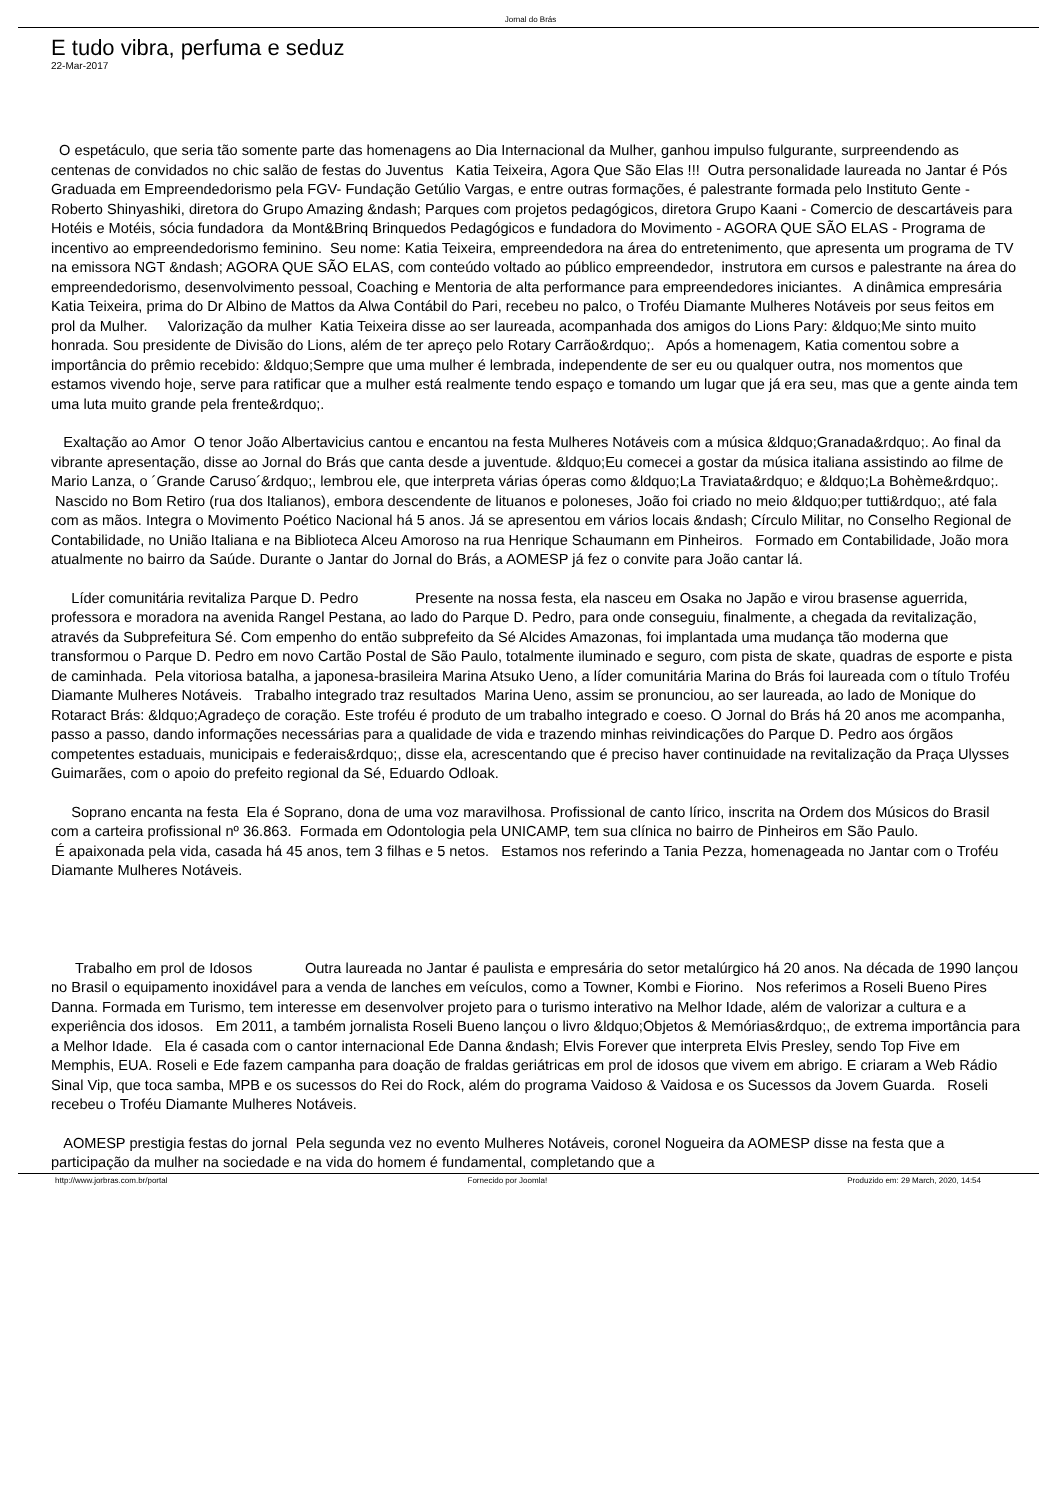Jornal do Brás
E tudo vibra, perfuma e seduz
22-Mar-2017
O espetáculo, que seria tão somente parte das homenagens ao Dia Internacional da Mulher, ganhou impulso fulgurante, surpreendendo as centenas de convidados no chic salão de festas do Juventus Katia Teixeira, Agora Que São Elas !!! Outra personalidade laureada no Jantar é Pós Graduada em Empreendedorismo pela FGV- Fundação Getúlio Vargas, e entre outras formações, é palestrante formada pelo Instituto Gente - Roberto Shinyashiki, diretora do Grupo Amazing &ndash; Parques com projetos pedagógicos, diretora Grupo Kaani - Comercio de descartáveis para Hotéis e Motéis, sócia fundadora da Mont&Brinq Brinquedos Pedagógicos e fundadora do Movimento - AGORA QUE SÃO ELAS - Programa de incentivo ao empreendedorismo feminino. Seu nome: Katia Teixeira, empreendedora na área do entretenimento, que apresenta um programa de TV na emissora NGT &ndash; AGORA QUE SÃO ELAS, com conteúdo voltado ao público empreendedor, instrutora em cursos e palestrante na área do empreendedorismo, desenvolvimento pessoal, Coaching e Mentoria de alta performance para empreendedores iniciantes. A dinâmica empresária Katia Teixeira, prima do Dr Albino de Mattos da Alwa Contábil do Pari, recebeu no palco, o Troféu Diamante Mulheres Notáveis por seus feitos em prol da Mulher. Valorização da mulher Katia Teixeira disse ao ser laureada, acompanhada dos amigos do Lions Pary: &ldquo;Me sinto muito honrada. Sou presidente de Divisão do Lions, além de ter apreço pelo Rotary Carrão&rdquo;. Após a homenagem, Katia comentou sobre a importância do prêmio recebido: &ldquo;Sempre que uma mulher é lembrada, independente de ser eu ou qualquer outra, nos momentos que estamos vivendo hoje, serve para ratificar que a mulher está realmente tendo espaço e tomando um lugar que já era seu, mas que a gente ainda tem uma luta muito grande pela frente&rdquo;.
Exaltação ao Amor O tenor João Albertavicius cantou e encantou na festa Mulheres Notáveis com a música &ldquo;Granada&rdquo;. Ao final da vibrante apresentação, disse ao Jornal do Brás que canta desde a juventude. &ldquo;Eu comecei a gostar da música italiana assistindo ao filme de Mario Lanza, o ´Grande Caruso´&rdquo;, lembrou ele, que interpreta várias óperas como &ldquo;La Traviata&rdquo; e &ldquo;La Bohème&rdquo;. Nascido no Bom Retiro (rua dos Italianos), embora descendente de lituanos e poloneses, João foi criado no meio &ldquo;per tutti&rdquo;, até fala com as mãos. Integra o Movimento Poético Nacional há 5 anos. Já se apresentou em vários locais &ndash; Círculo Militar, no Conselho Regional de Contabilidade, no União Italiana e na Biblioteca Alceu Amoroso na rua Henrique Schaumann em Pinheiros. Formado em Contabilidade, João mora atualmente no bairro da Saúde. Durante o Jantar do Jornal do Brás, a AOMESP já fez o convite para João cantar lá.
Líder comunitária revitaliza Parque D. Pedro Presente na nossa festa, ela nasceu em Osaka no Japão e virou brasense aguerrida, professora e moradora na avenida Rangel Pestana, ao lado do Parque D. Pedro, para onde conseguiu, finalmente, a chegada da revitalização, através da Subprefeitura Sé. Com empenho do então subprefeito da Sé Alcides Amazonas, foi implantada uma mudança tão moderna que transformou o Parque D. Pedro em novo Cartão Postal de São Paulo, totalmente iluminado e seguro, com pista de skate, quadras de esporte e pista de caminhada. Pela vitoriosa batalha, a japonesa-brasileira Marina Atsuko Ueno, a líder comunitária Marina do Brás foi laureada com o título Troféu Diamante Mulheres Notáveis. Trabalho integrado traz resultados Marina Ueno, assim se pronunciou, ao ser laureada, ao lado de Monique do Rotaract Brás: &ldquo;Agradeço de coração. Este troféu é produto de um trabalho integrado e coeso. O Jornal do Brás há 20 anos me acompanha, passo a passo, dando informações necessárias para a qualidade de vida e trazendo minhas reivindicações do Parque D. Pedro aos órgãos competentes estaduais, municipais e federais&rdquo;, disse ela, acrescentando que é preciso haver continuidade na revitalização da Praça Ulysses Guimarães, com o apoio do prefeito regional da Sé, Eduardo Odloak.
Soprano encanta na festa Ela é Soprano, dona de uma voz maravilhosa. Profissional de canto lírico, inscrita na Ordem dos Músicos do Brasil com a carteira profissional nº 36.863. Formada em Odontologia pela UNICAMP, tem sua clínica no bairro de Pinheiros em São Paulo.
É apaixonada pela vida, casada há 45 anos, tem 3 filhas e 5 netos. Estamos nos referindo a Tania Pezza, homenageada no Jantar com o Troféu Diamante Mulheres Notáveis.
Trabalho em prol de Idosos Outra laureada no Jantar é paulista e empresária do setor metalúrgico há 20 anos. Na década de 1990 lançou no Brasil o equipamento inoxidável para a venda de lanches em veículos, como a Towner, Kombi e Fiorino. Nos referimos a Roseli Bueno Pires Danna. Formada em Turismo, tem interesse em desenvolver projeto para o turismo interativo na Melhor Idade, além de valorizar a cultura e a experiência dos idosos. Em 2011, a também jornalista Roseli Bueno lançou o livro &ldquo;Objetos & Memórias&rdquo;, de extrema importância para a Melhor Idade. Ela é casada com o cantor internacional Ede Danna &ndash; Elvis Forever que interpreta Elvis Presley, sendo Top Five em Memphis, EUA. Roseli e Ede fazem campanha para doação de fraldas geriátricas em prol de idosos que vivem em abrigo. E criaram a Web Rádio Sinal Vip, que toca samba, MPB e os sucessos do Rei do Rock, além do programa Vaidoso & Vaidosa e os Sucessos da Jovem Guarda. Roseli recebeu o Troféu Diamante Mulheres Notáveis.
AOMESP prestigia festas do jornal Pela segunda vez no evento Mulheres Notáveis, coronel Nogueira da AOMESP disse na festa que a participação da mulher na sociedade e na vida do homem é fundamental, completando que a
http://www.jorbras.com.br/portal Fornecido por Joomla! Produzido em: 29 March, 2020, 14:54